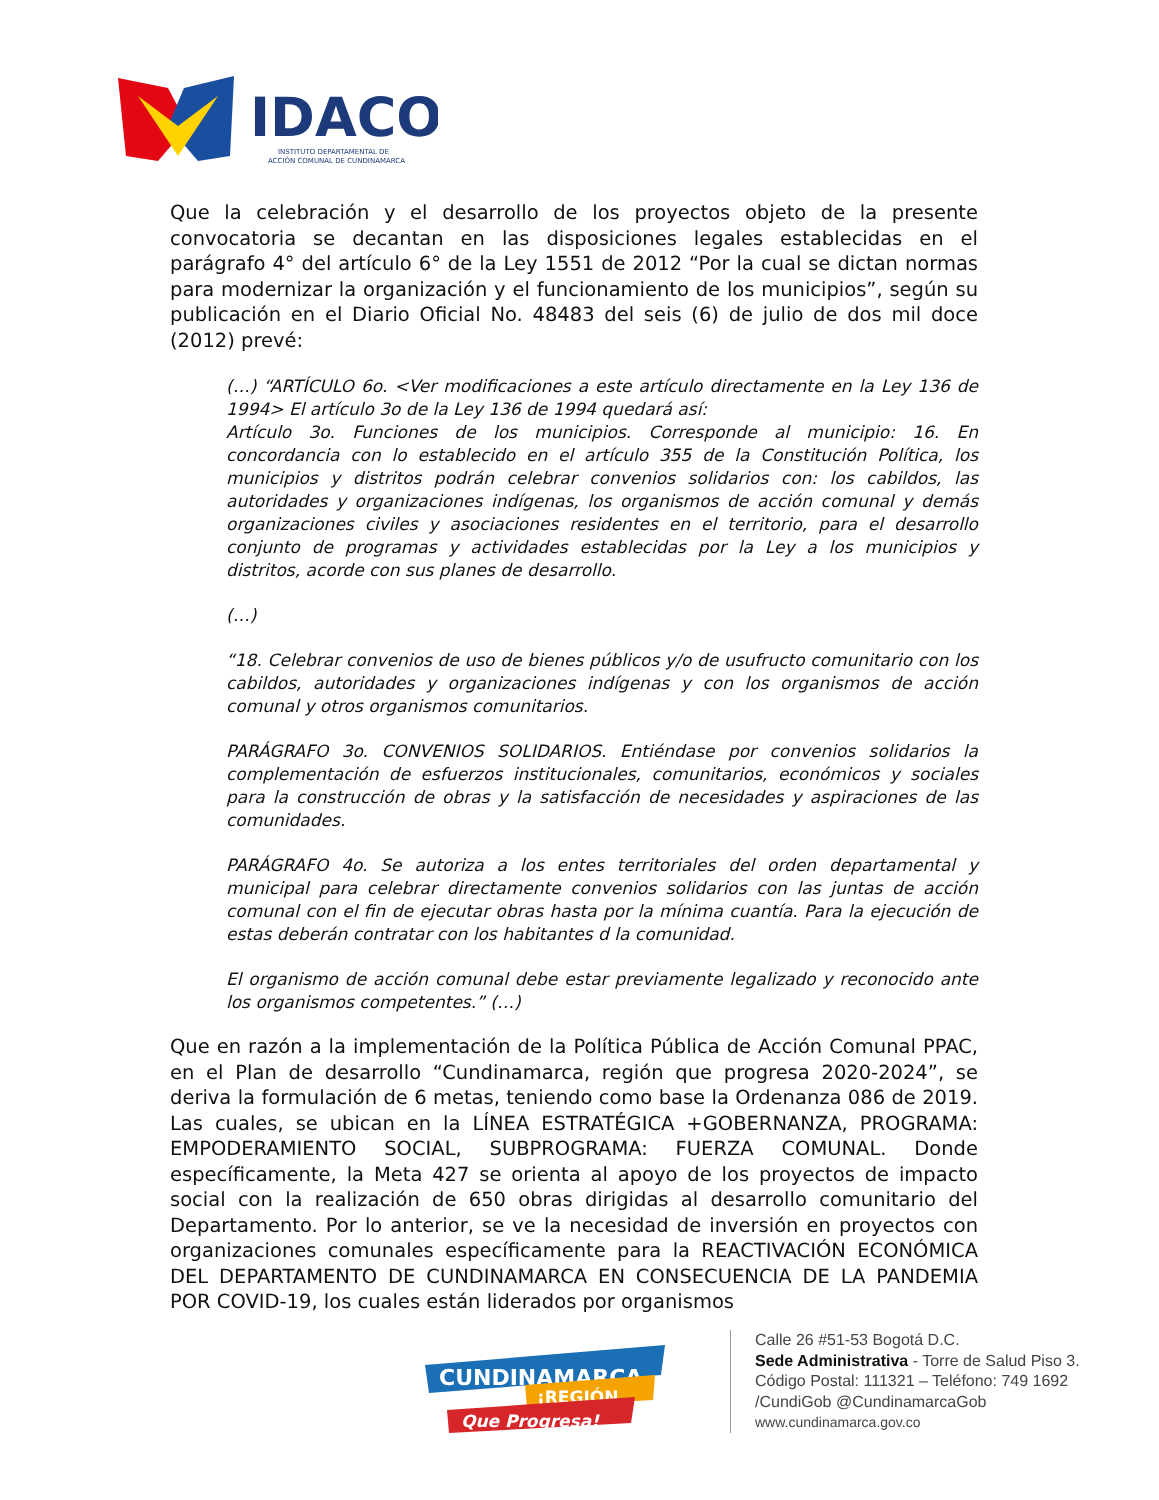IDACO
INSTITUTO DEPARTAMENTAL DE
ACCIÓN COMUNAL DE CUNDINAMARCA
Que la celebración y el desarrollo de los proyectos objeto de la presente convocatoria se decantan en las disposiciones legales establecidas en el parágrafo 4° del artículo 6° de la Ley 1551 de 2012 “Por la cual se dictan normas para modernizar la organización y el funcionamiento de los municipios”, según su publicación en el Diario Oficial No. 48483 del seis (6) de julio de dos mil doce (2012) prevé:
(…) “ARTÍCULO 6o. <Ver modificaciones a este artículo directamente en la Ley 136 de 1994> El artículo 3o de la Ley 136 de 1994 quedará así:
Artículo 3o. Funciones de los municipios. Corresponde al municipio: 16. En concordancia con lo establecido en el artículo 355 de la Constitución Política, los municipios y distritos podrán celebrar convenios solidarios con: los cabildos, las autoridades y organizaciones indígenas, los organismos de acción comunal y demás organizaciones civiles y asociaciones residentes en el territorio, para el desarrollo conjunto de programas y actividades establecidas por la Ley a los municipios y distritos, acorde con sus planes de desarrollo.
(…)
“18. Celebrar convenios de uso de bienes públicos y/o de usufructo comunitario con los cabildos, autoridades y organizaciones indígenas y con los organismos de acción comunal y otros organismos comunitarios.
PARÁGRAFO 3o. CONVENIOS SOLIDARIOS. Entiéndase por convenios solidarios la complementación de esfuerzos institucionales, comunitarios, económicos y sociales para la construcción de obras y la satisfacción de necesidades y aspiraciones de las comunidades.
PARÁGRAFO 4o. Se autoriza a los entes territoriales del orden departamental y municipal para celebrar directamente convenios solidarios con las juntas de acción comunal con el fin de ejecutar obras hasta por la mínima cuantía. Para la ejecución de estas deberán contratar con los habitantes d la comunidad.
El organismo de acción comunal debe estar previamente legalizado y reconocido ante los organismos competentes.” (…)
Que en razón a la implementación de la Política Pública de Acción Comunal PPAC, en el Plan de desarrollo “Cundinamarca, región que progresa 2020-2024”, se deriva la formulación de 6 metas, teniendo como base la Ordenanza 086 de 2019. Las cuales, se ubican en la LÍNEA ESTRATÉGICA +GOBERNANZA, PROGRAMA: EMPODERAMIENTO SOCIAL, SUBPROGRAMA: FUERZA COMUNAL. Donde específicamente, la Meta 427 se orienta al apoyo de los proyectos de impacto social con la realización de 650 obras dirigidas al desarrollo comunitario del Departamento. Por lo anterior, se ve la necesidad de inversión en proyectos con organizaciones comunales específicamente para la REACTIVACIÓN ECONÓMICA DEL DEPARTAMENTO DE CUNDINAMARCA EN CONSECUENCIA DE LA PANDEMIA POR COVID-19, los cuales están liderados por organismos
CUNDINAMARCA
¡REGIÓN
Que Progresa!
Calle 26 #51-53 Bogotá D.C.
Sede Administrativa - Torre de Salud Piso 3.
Código Postal: 111321 – Teléfono: 749 1692
/CundiGob @CundinamarcaGob
www.cundinamarca.gov.co